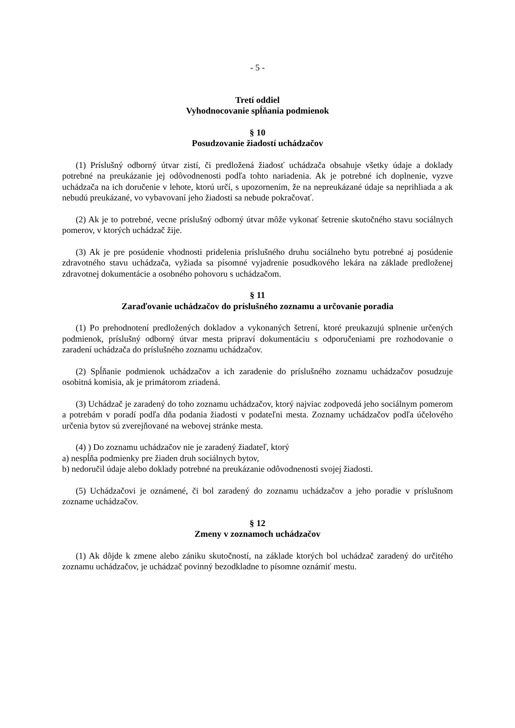- 5 -
Tretí oddiel
Vyhodnocovanie spĺňania podmienok
§ 10
Posudzovanie žiadostí uchádzačov
(1) Príslušný odborný útvar zistí, či predložená žiadosť uchádzača obsahuje všetky údaje a doklady potrebné na preukázanie jej odôvodnenosti podľa tohto nariadenia. Ak je potrebné ich doplnenie, vyzve uchádzača na ich doručenie v lehote, ktorú určí, s upozornením, že na nepreukázané údaje sa neprihliada a ak nebudú preukázané, vo vybavovaní jeho žiadosti sa nebude pokračovať.
(2) Ak je to potrebné, vecne príslušný odborný útvar môže vykonať šetrenie skutočného stavu sociálnych pomerov, v ktorých uchádzač žije.
(3) Ak je pre posúdenie vhodnosti pridelenia príslušného druhu sociálneho bytu potrebné aj posúdenie zdravotného stavu uchádzača, vyžiada sa písomné vyjadrenie posudkového lekára na základe predloženej zdravotnej dokumentácie a osobného pohovoru s uchádzačom.
§ 11
Zaraďovanie uchádzačov do príslušného zoznamu a určovanie poradia
(1) Po prehodnotení predložených dokladov a vykonaných šetrení, ktoré preukazujú splnenie určených podmienok, príslušný odborný útvar mesta pripraví dokumentáciu s odporučeniami pre rozhodovanie o zaradení uchádzača do príslušného zoznamu uchádzačov.
(2) Spĺňanie podmienok uchádzačov a ich zaradenie do príslušného zoznamu uchádzačov posudzuje osobitná komisia, ak je primátorom zriadená.
(3) Uchádzač je zaradený do toho zoznamu uchádzačov, ktorý najviac zodpovedá jeho sociálnym pomerom a potrebám v poradí podľa dňa podania žiadosti v podateľni mesta. Zoznamy uchádzačov podľa účelového určenia bytov sú zverejňované na webovej stránke mesta.
(4) ) Do zoznamu uchádzačov nie je zaradený žiadateľ, ktorý
a) nespĺňa podmienky pre žiaden druh sociálnych bytov,
b) nedoručil údaje alebo doklady potrebné na preukázanie odôvodnenosti svojej žiadosti.
(5) Uchádzačovi je oznámené, či bol zaradený do zoznamu uchádzačov a jeho poradie v príslušnom zozname uchádzačov.
§ 12
Zmeny v zoznamoch uchádzačov
(1) Ak dôjde k zmene alebo zániku skutočností, na základe ktorých bol uchádzač zaradený do určitého zoznamu uchádzačov, je uchádzač povinný bezodkladne to písomne oznámiť mestu.